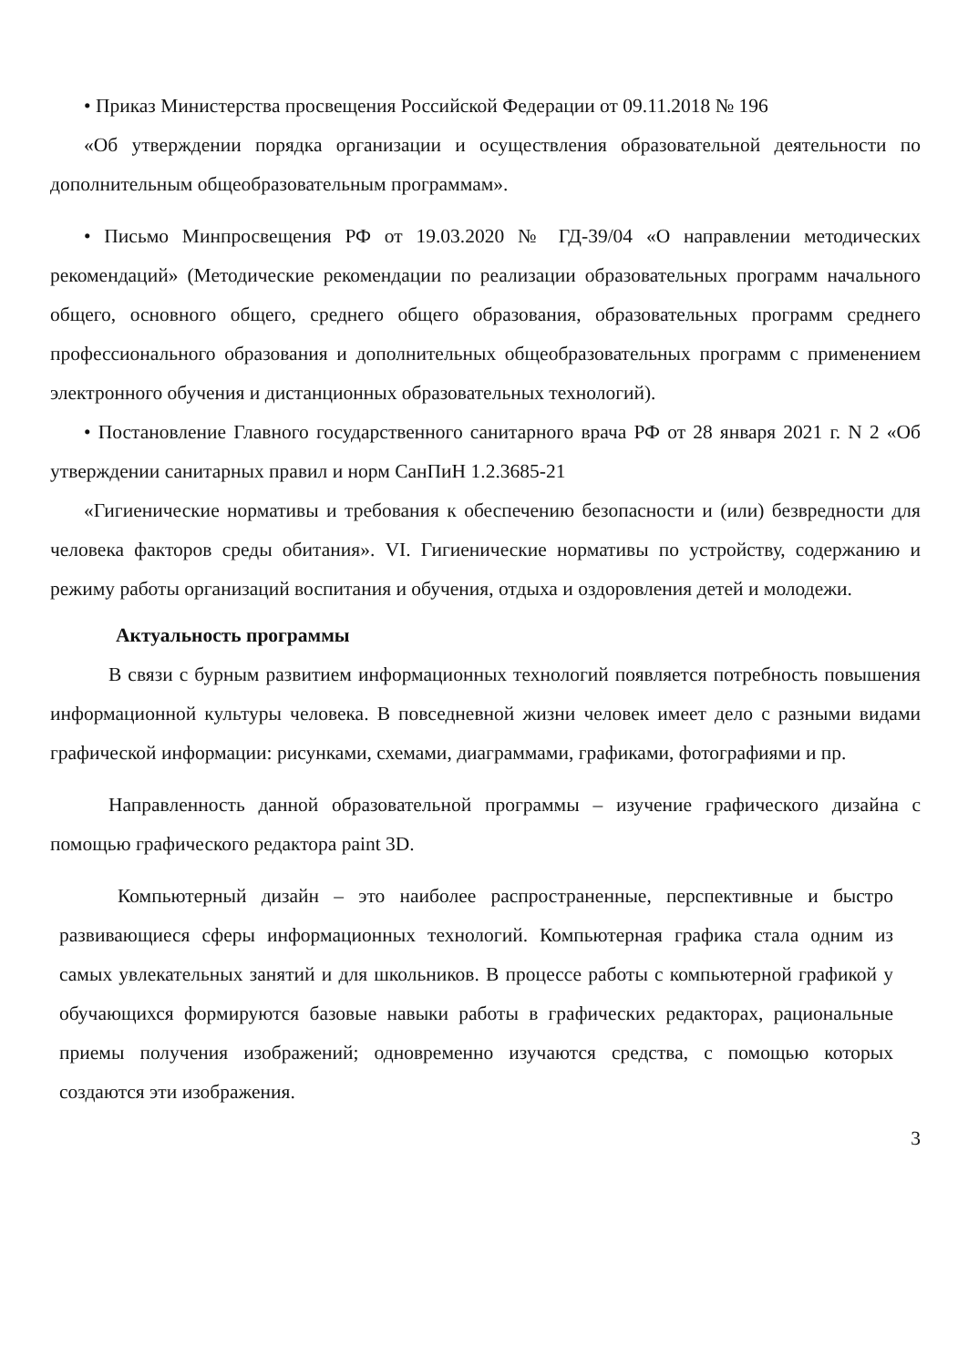• Приказ Министерства просвещения Российской Федерации от 09.11.2018 № 196
«Об утверждении порядка организации и осуществления образовательной деятельности по дополнительным общеобразовательным программам».
• Письмо Минпросвещения РФ от 19.03.2020 № ГД-39/04 «О направлении методических рекомендаций» (Методические рекомендации по реализации образовательных программ начального общего, основного общего, среднего общего образования, образовательных программ среднего профессионального образования и дополнительных общеобразовательных программ с применением электронного обучения и дистанционных образовательных технологий).
• Постановление Главного государственного санитарного врача РФ от 28 января 2021 г. N 2 «Об утверждении санитарных правил и норм СанПиН 1.2.3685-21
«Гигиенические нормативы и требования к обеспечению безопасности и (или) безвредности для человека факторов среды обитания». VI. Гигиенические нормативы по устройству, содержанию и режиму работы организаций воспитания и обучения, отдыха и оздоровления детей и молодежи.
Актуальность программы
В связи с бурным развитием информационных технологий появляется потребность повышения информационной культуры человека. В повседневной жизни человек имеет дело с разными видами графической информации: рисунками, схемами, диаграммами, графиками, фотографиями и пр.
Направленность данной образовательной программы – изучение графического дизайна с помощью графического редактора paint 3D.
Компьютерный дизайн – это наиболее распространенные, перспективные и быстро развивающиеся сферы информационных технологий. Компьютерная графика стала одним из самых увлекательных занятий и для школьников. В процессе работы с компьютерной графикой у обучающихся формируются базовые навыки работы в графических редакторах, рациональные приемы получения изображений; одновременно изучаются средства, с помощью которых создаются эти изображения.
3